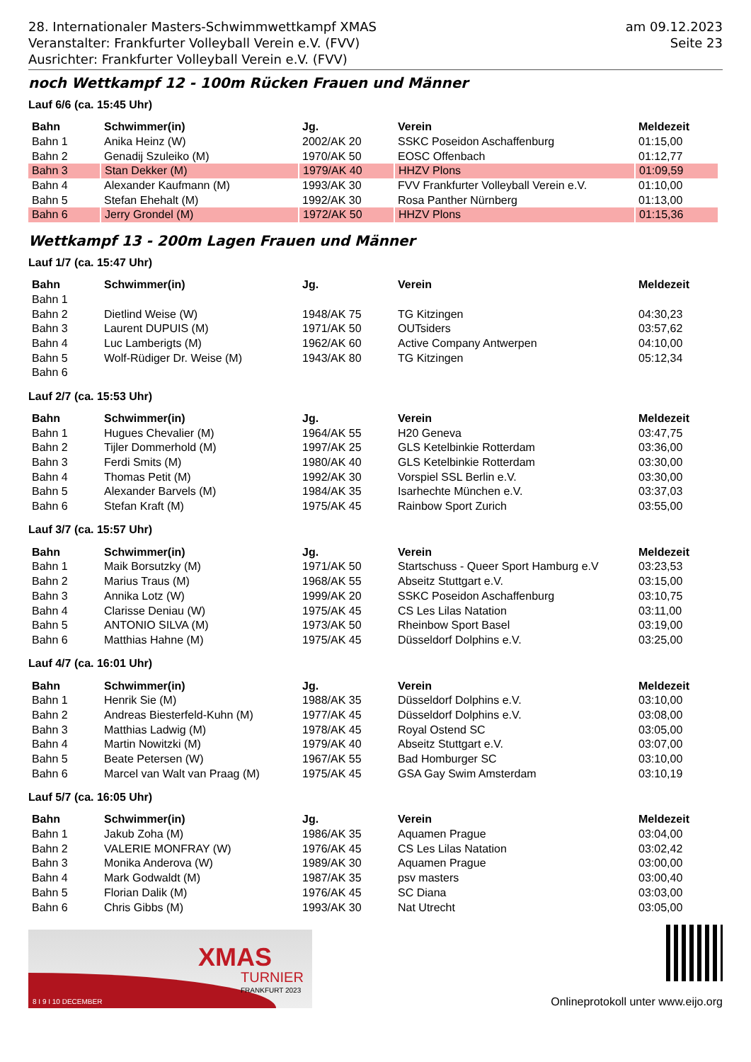28. Internationaler Masters-Schwimmwettkampf XMAS
Veranstalter: Frankfurter Volleyball Verein e.V. (FVV)
Ausrichter: Frankfurter Volleyball Verein e.V. (FVV)
am 09.12.2023
Seite 23
noch Wettkampf 12 - 100m Rücken Frauen und Männer
Lauf 6/6 (ca. 15:45 Uhr)
| Bahn | Schwimmer(in) | Jg. | Verein | Meldezeit |
| --- | --- | --- | --- | --- |
| Bahn 1 | Anika Heinz (W) | 2002/AK 20 | SSKC Poseidon Aschaffenburg | 01:15,00 |
| Bahn 2 | Genadij Szuleiko (M) | 1970/AK 50 | EOSC Offenbach | 01:12,77 |
| Bahn 3 | Stan Dekker (M) | 1979/AK 40 | HHZV Plons | 01:09,59 |
| Bahn 4 | Alexander Kaufmann (M) | 1993/AK 30 | FVV Frankfurter Volleyball Verein e.V. | 01:10,00 |
| Bahn 5 | Stefan Ehehalt (M) | 1992/AK 30 | Rosa Panther Nürnberg | 01:13,00 |
| Bahn 6 | Jerry Grondel (M) | 1972/AK 50 | HHZV Plons | 01:15,36 |
Wettkampf 13 - 200m Lagen Frauen und Männer
Lauf 1/7 (ca. 15:47 Uhr)
| Bahn | Schwimmer(in) | Jg. | Verein | Meldezeit |
| --- | --- | --- | --- | --- |
| Bahn 1 | | | | |
| Bahn 2 | Dietlind Weise (W) | 1948/AK 75 | TG Kitzingen | 04:30,23 |
| Bahn 3 | Laurent DUPUIS (M) | 1971/AK 50 | OUTsiders | 03:57,62 |
| Bahn 4 | Luc Lamberigts (M) | 1962/AK 60 | Active Company Antwerpen | 04:10,00 |
| Bahn 5 | Wolf-Rüdiger Dr. Weise (M) | 1943/AK 80 | TG Kitzingen | 05:12,34 |
| Bahn 6 | | | | |
Lauf 2/7 (ca. 15:53 Uhr)
| Bahn | Schwimmer(in) | Jg. | Verein | Meldezeit |
| --- | --- | --- | --- | --- |
| Bahn 1 | Hugues Chevalier (M) | 1964/AK 55 | H20 Geneva | 03:47,75 |
| Bahn 2 | Tijler Dommerhold (M) | 1997/AK 25 | GLS Ketelbinkie Rotterdam | 03:36,00 |
| Bahn 3 | Ferdi Smits (M) | 1980/AK 40 | GLS Ketelbinkie Rotterdam | 03:30,00 |
| Bahn 4 | Thomas Petit (M) | 1992/AK 30 | Vorspiel SSL Berlin e.V. | 03:30,00 |
| Bahn 5 | Alexander Barvels (M) | 1984/AK 35 | Isarhechte München e.V. | 03:37,03 |
| Bahn 6 | Stefan Kraft (M) | 1975/AK 45 | Rainbow Sport Zurich | 03:55,00 |
Lauf 3/7 (ca. 15:57 Uhr)
| Bahn | Schwimmer(in) | Jg. | Verein | Meldezeit |
| --- | --- | --- | --- | --- |
| Bahn 1 | Maik Borsutzky (M) | 1971/AK 50 | Startschuss - Queer Sport Hamburg e.V | 03:23,53 |
| Bahn 2 | Marius Traus (M) | 1968/AK 55 | Abseitz Stuttgart e.V. | 03:15,00 |
| Bahn 3 | Annika Lotz (W) | 1999/AK 20 | SSKC Poseidon Aschaffenburg | 03:10,75 |
| Bahn 4 | Clarisse Deniau (W) | 1975/AK 45 | CS Les Lilas Natation | 03:11,00 |
| Bahn 5 | ANTONIO SILVA (M) | 1973/AK 50 | Rheinbow Sport Basel | 03:19,00 |
| Bahn 6 | Matthias Hahne (M) | 1975/AK 45 | Düsseldorf Dolphins e.V. | 03:25,00 |
Lauf 4/7 (ca. 16:01 Uhr)
| Bahn | Schwimmer(in) | Jg. | Verein | Meldezeit |
| --- | --- | --- | --- | --- |
| Bahn 1 | Henrik Sie (M) | 1988/AK 35 | Düsseldorf Dolphins e.V. | 03:10,00 |
| Bahn 2 | Andreas Biesterfeld-Kuhn (M) | 1977/AK 45 | Düsseldorf Dolphins e.V. | 03:08,00 |
| Bahn 3 | Matthias Ladwig (M) | 1978/AK 45 | Royal Ostend SC | 03:05,00 |
| Bahn 4 | Martin Nowitzki (M) | 1979/AK 40 | Abseitz Stuttgart e.V. | 03:07,00 |
| Bahn 5 | Beate Petersen (W) | 1967/AK 55 | Bad Homburger SC | 03:10,00 |
| Bahn 6 | Marcel van Walt van Praag (M) | 1975/AK 45 | GSA Gay Swim Amsterdam | 03:10,19 |
Lauf 5/7 (ca. 16:05 Uhr)
| Bahn | Schwimmer(in) | Jg. | Verein | Meldezeit |
| --- | --- | --- | --- | --- |
| Bahn 1 | Jakub Zoha (M) | 1986/AK 35 | Aquamen Prague | 03:04,00 |
| Bahn 2 | VALERIE MONFRAY (W) | 1976/AK 45 | CS Les Lilas Natation | 03:02,42 |
| Bahn 3 | Monika Anderova (W) | 1989/AK 30 | Aquamen Prague | 03:00,00 |
| Bahn 4 | Mark Godwaldt (M) | 1987/AK 35 | psv masters | 03:00,40 |
| Bahn 5 | Florian Dalik (M) | 1976/AK 45 | SC Diana | 03:03,00 |
| Bahn 6 | Chris Gibbs (M) | 1993/AK 30 | Nat Utrecht | 03:05,00 |
XMAS
TURNIER
FRANKFURT 2023
8 I 9 I 10 DECEMBER
Onlineprotokoll unter www.eijo.org